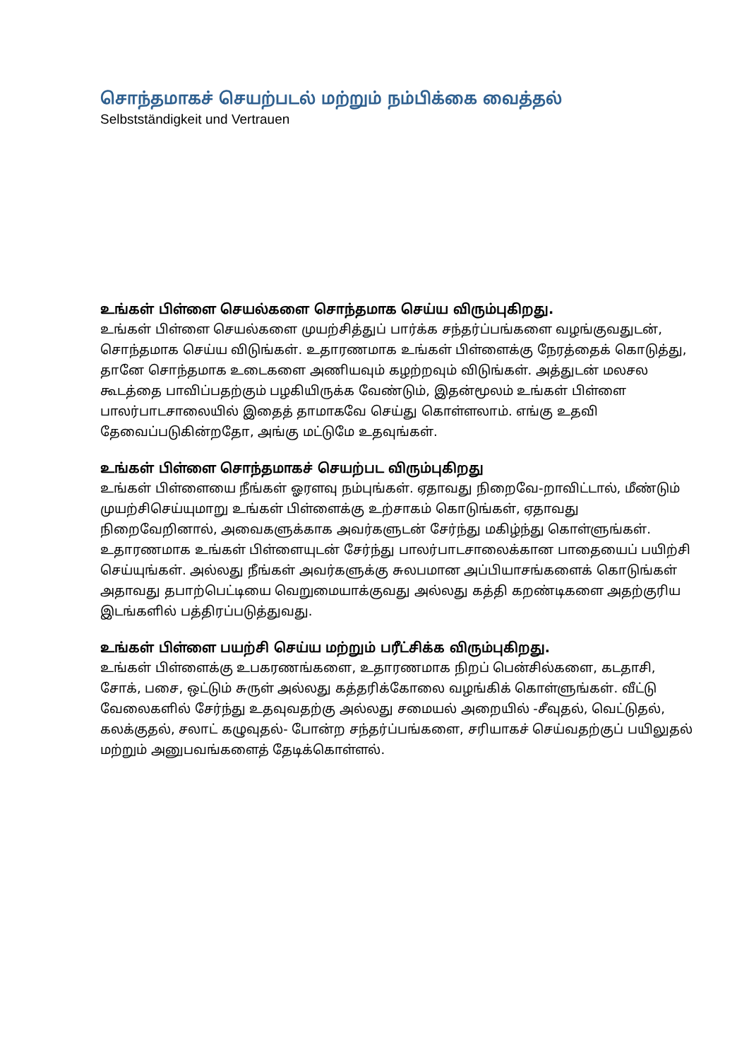சொந்தமாகச் செயற்படல் மற்றும் நம்பிக்கை வைத்தல்
Selbstständigkeit und Vertrauen
உங்கள் பிள்ளை செயல்களை சொந்தமாக செய்ய விரும்புகிறது.
உங்கள் பிள்ளை செயல்களை முயற்சித்துப் பார்க்க சந்தர்ப்பங்களை வழங்குவதுடன், சொந்தமாக செய்ய விடுங்கள். உதாரணமாக உங்கள் பிள்ளைக்கு நேரத்தைக் கொடுத்து, தானே சொந்தமாக உடைகளை அணியவும் கழற்றவும் விடுங்கள். அத்துடன் மலசல கூடத்தை பாவிப்பதற்கும் பழகியிருக்க வேண்டும், இதன்மூலம் உங்கள் பிள்ளை பாலர்பாடசாலையில் இதைத் தாமாகவே செய்து கொள்ளலாம். எங்கு உதவி தேவைப்படுகின்றதோ, அங்கு மட்டுமே உதவுங்கள்.
உங்கள் பிள்ளை சொந்தமாகச் செயற்பட விரும்புகிறது
உங்கள் பிள்ளையை நீங்கள் ஓரளவு நம்புங்கள். ஏதாவது நிறைவே-றாவிட்டால், மீண்டும் முயற்சிசெய்யுமாறு உங்கள் பிள்ளைக்கு உற்சாகம் கொடுங்கள், ஏதாவது நிறைவேறினால், அவைகளுக்காக அவர்களுடன் சேர்ந்து மகிழ்ந்து கொள்ளுங்கள். உதாரணமாக உங்கள் பிள்ளையுடன் சேர்ந்து பாலர்பாடசாலைக்கான பாதையைப் பயிற்சி செய்யுங்கள். அல்லது நீங்கள் அவர்களுக்கு சுலபமான அப்பியாசங்களைக் கொடுங்கள் அதாவது தபாற்பெட்டியை வெறுமையாக்குவது அல்லது கத்தி கறண்டிகளை அதற்குரிய இடங்களில் பத்திரப்படுத்துவது.
உங்கள் பிள்ளை பயற்சி செய்ய மற்றும் பரீட்சிக்க விரும்புகிறது.
உங்கள் பிள்ளைக்கு உபகரணங்களை, உதாரணமாக நிறப் பென்சில்களை, கடதாசி, சோக், பசை, ஒட்டும் சுருள் அல்லது கத்தரிக்கோலை வழங்கிக் கொள்ளுங்கள். வீட்டு வேலைகளில் சேர்ந்து உதவுவதற்கு அல்லது சமையல் அறையில் -சீவுதல், வெட்டுதல், கலக்குதல், சலாட் கழுவுதல்- போன்ற சந்தர்ப்பங்களை, சரியாகச் செய்வதற்குப் பயிலுதல் மற்றும் அனுபவங்களைத் தேடிக்கொள்ளல்.